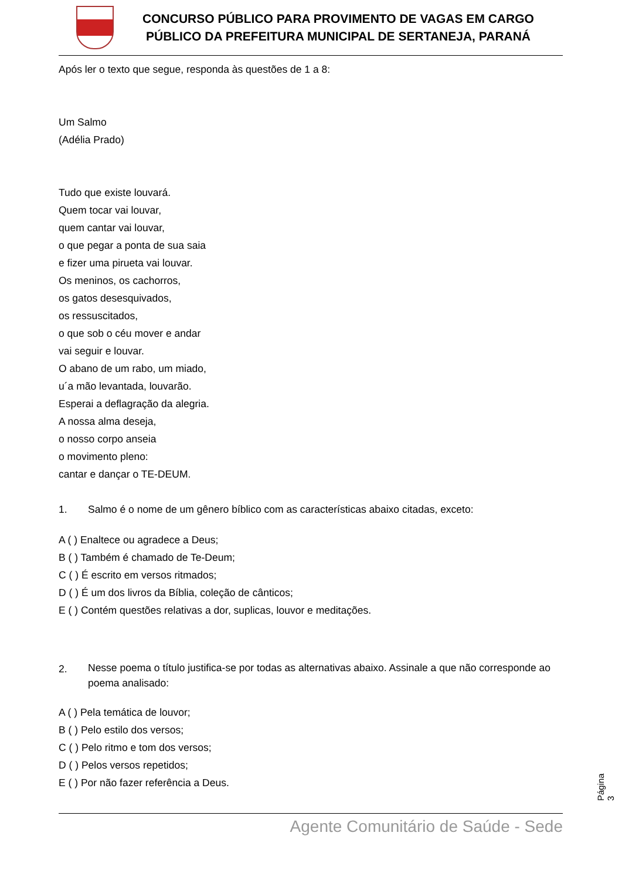CONCURSO PÚBLICO PARA PROVIMENTO DE VAGAS EM CARGO
PÚBLICO DA PREFEITURA MUNICIPAL DE SERTANEJA, PARANÁ
Após ler o texto que segue, responda às questões de 1 a 8:
Um Salmo
(Adélia Prado)
Tudo que existe louvará.
Quem tocar vai louvar,
quem cantar vai louvar,
o que pegar a ponta de sua saia
e fizer uma pirueta vai louvar.
Os meninos, os cachorros,
os gatos desesquivados,
os ressuscitados,
o que sob o céu mover e andar
vai seguir e louvar.
O abano de um rabo, um miado,
u´a mão levantada, louvarão.
Esperai a deflagração da alegria.
A nossa alma deseja,
o nosso corpo anseia
o movimento pleno:
cantar e dançar o TE-DEUM.
1. Salmo é o nome de um gênero bíblico com as características abaixo citadas, exceto:
A ( ) Enaltece ou agradece a Deus;
B ( ) Também é chamado de Te-Deum;
C ( ) É escrito em versos ritmados;
D ( ) É um dos livros da Bíblia, coleção de cânticos;
E ( ) Contém questões relativas a dor, suplicas, louvor e meditações.
2. Nesse poema o título justifica-se por todas as alternativas abaixo. Assinale a que não corresponde ao poema analisado:
A ( ) Pela temática de louvor;
B ( ) Pelo estilo dos versos;
C ( ) Pelo ritmo e tom dos versos;
D ( ) Pelos versos repetidos;
E ( ) Por não fazer referência a Deus.
Agente Comunitário de Saúde - Sede
Página 3